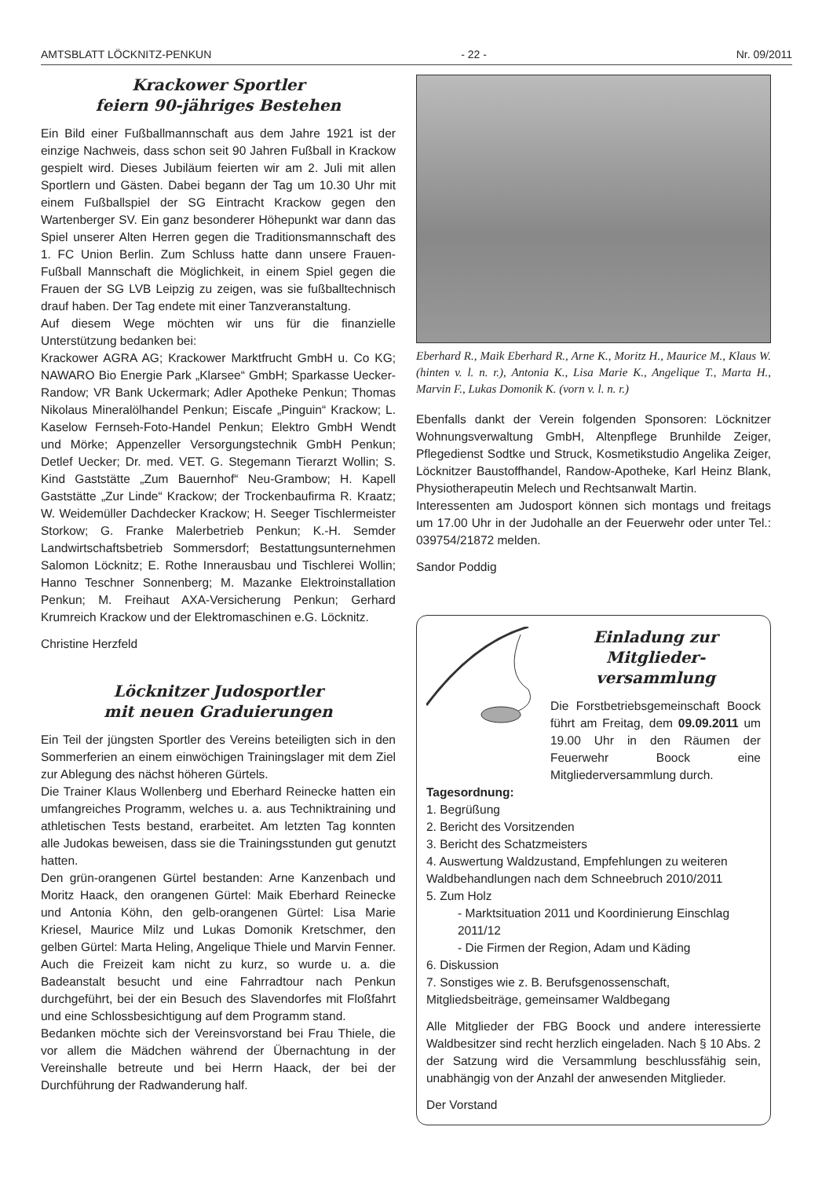AMTSBLATT LÖCKNITZ-PENKUN - 22 - Nr. 09/2011
Krackower Sportler
feiern 90-jähriges Bestehen
Ein Bild einer Fußballmannschaft aus dem Jahre 1921 ist der einzige Nachweis, dass schon seit 90 Jahren Fußball in Krackow gespielt wird. Dieses Jubiläum feierten wir am 2. Juli mit allen Sportlern und Gästen. Dabei begann der Tag um 10.30 Uhr mit einem Fußballspiel der SG Eintracht Krackow gegen den Wartenberger SV. Ein ganz besonderer Höhepunkt war dann das Spiel unserer Alten Herren gegen die Traditionsmannschaft des 1. FC Union Berlin. Zum Schluss hatte dann unsere Frauen-Fußball Mannschaft die Möglichkeit, in einem Spiel gegen die Frauen der SG LVB Leipzig zu zeigen, was sie fußballtechnisch drauf haben. Der Tag endete mit einer Tanzveranstaltung.
Auf diesem Wege möchten wir uns für die finanzielle Unterstützung bedanken bei:
Krackower AGRA AG; Krackower Marktfrucht GmbH u. Co KG; NAWARO Bio Energie Park „Klarsee“ GmbH; Sparkasse Uecker-Randow; VR Bank Uckermark; Adler Apotheke Penkun; Thomas Nikolaus Mineralölhandel Penkun; Eiscafe „Pinguin“ Krackow; L. Kaselow Fernseh-Foto-Handel Penkun; Elektro GmbH Wendt und Mörke; Appenzeller Versorgungstechnik GmbH Penkun; Detlef Uecker; Dr. med. VET. G. Stegemann Tierarzt Wollin; S. Kind Gaststätte „Zum Bauernhof“ Neu-Grambow; H. Kapell Gaststätte „Zur Linde“ Krackow; der Trockenbaufirma R. Kraatz; W. Weidemüller Dachdecker Krackow; H. Seeger Tischlermeister Storkow; G. Franke Malerbetrieb Penkun; K.-H. Semder Landwirtschaftsbetrieb Sommersdorf; Bestattungsunternehmen Salomon Löcknitz; E. Rothe Innerausbau und Tischlerei Wollin; Hanno Teschner Sonnenberg; M. Mazanke Elektroinstallation Penkun; M. Freihaut AXA-Versicherung Penkun; Gerhard Krumreich Krackow und der Elektromaschinen e.G. Löcknitz.
Christine Herzfeld
Löcknitzer Judosportler
mit neuen Graduierungen
Ein Teil der jüngsten Sportler des Vereins beteiligten sich in den Sommerferien an einem einwöchigen Trainingslager mit dem Ziel zur Ablegung des nächst höheren Gürtels.
Die Trainer Klaus Wollenberg und Eberhard Reinecke hatten ein umfangreiches Programm, welches u. a. aus Techniktraining und athletischen Tests bestand, erarbeitet. Am letzten Tag konnten alle Judokas beweisen, dass sie die Trainingsstunden gut genutzt hatten.
Den grün-orangenen Gürtel bestanden: Arne Kanzenbach und Moritz Haack, den orangenen Gürtel: Maik Eberhard Reinecke und Antonia Köhn, den gelb-orangenen Gürtel: Lisa Marie Kriesel, Maurice Milz und Lukas Domonik Kretschmer, den gelben Gürtel: Marta Heling, Angelique Thiele und Marvin Fenner. Auch die Freizeit kam nicht zu kurz, so wurde u. a. die Badeanstalt besucht und eine Fahrradtour nach Penkun durchgeführt, bei der ein Besuch des Slavendorfes mit Floßfahrt und eine Schlossbesichtigung auf dem Programm stand.
Bedanken möchte sich der Vereinsvorstand bei Frau Thiele, die vor allem die Mädchen während der Übernachtung in der Vereinshalle betreute und bei Herrn Haack, der bei der Durchführung der Radwanderung half.
Eberhard R., Maik Eberhard R., Arne K., Moritz H., Maurice M., Klaus W. (hinten v. l. n. r.), Antonia K., Lisa Marie K., Angelique T., Marta H., Marvin F., Lukas Domonik K. (vorn v. l. n. r.)
Ebenfalls dankt der Verein folgenden Sponsoren: Löcknitzer Wohnungsverwaltung GmbH, Altenpflege Brunhilde Zeiger, Pflegedienst Sodtke und Struck, Kosmetikstudio Angelika Zeiger, Löcknitzer Baustoffhandel, Randow-Apotheke, Karl Heinz Blank, Physiotherapeutin Melech und Rechtsanwalt Martin.
Interessenten am Judosport können sich montags und freitags um 17.00 Uhr in der Judohalle an der Feuerwehr oder unter Tel.: 039754/21872 melden.
Sandor Poddig
Einladung zur Mitglieder-
versammlung
Die Forstbetriebsgemeinschaft Boock führt am Freitag, dem 09.09.2011 um 19.00 Uhr in den Räumen der Feuerwehr Boock eine Mitgliederversammlung durch.
Tagesordnung:
1. Begrüßung
2. Bericht des Vorsitzenden
3. Bericht des Schatzmeisters
4. Auswertung Waldzustand, Empfehlungen zu weiteren Waldbehandlungen nach dem Schneebruch 2010/2011
5. Zum Holz
- Marktsituation 2011 und Koordinierung Einschlag 2011/12
- Die Firmen der Region, Adam und Käding
6. Diskussion
7. Sonstiges wie z. B. Berufsgenossenschaft, Mitgliedsbeiträge, gemeinsamer Waldbegang
Alle Mitglieder der FBG Boock und andere interessierte Waldbesitzer sind recht herzlich eingeladen. Nach § 10 Abs. 2 der Satzung wird die Versammlung beschlussfähig sein, unabhängig von der Anzahl der anwesenden Mitglieder.
Der Vorstand